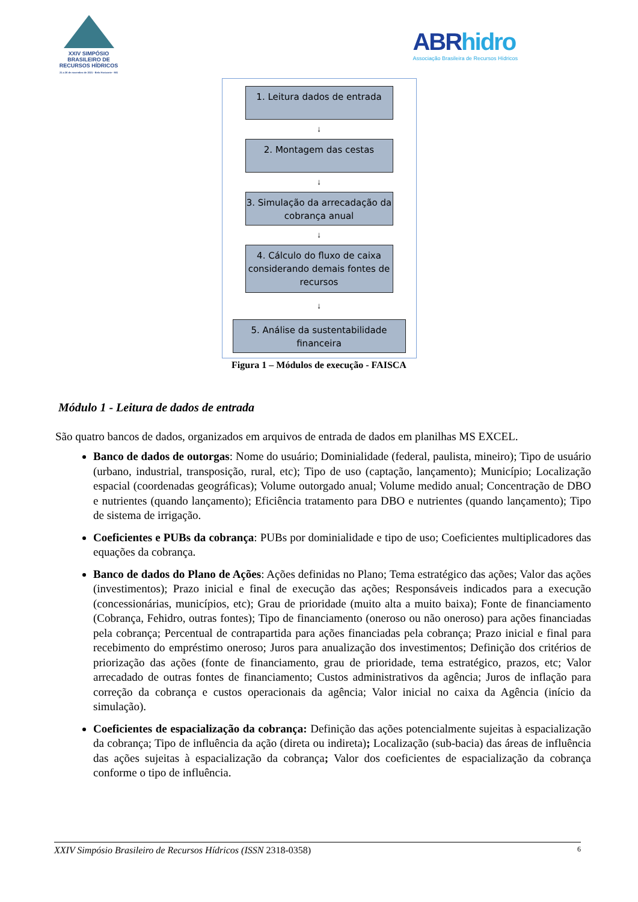XXIV SIMPÓSIO BRASILEIRO DE RECURSOS HÍDRICOS
21 a 26 de novembro de 2021 · Belo Horizonte · MG
ABRhidro
Associação Brasileira de Recursos Hídricos
1. Leitura dados de entrada
↓
2. Montagem das cestas
↓
3. Simulação da arrecadação da cobrança anual
↓
4. Cálculo do fluxo de caixa considerando demais fontes de recursos
↓
5. Análise da sustentabilidade financeira
Figura 1 – Módulos de execução - FAISCA
Módulo 1 - Leitura de dados de entrada
São quatro bancos de dados, organizados em arquivos de entrada de dados em planilhas MS EXCEL.
Banco de dados de outorgas: Nome do usuário; Dominialidade (federal, paulista, mineiro); Tipo de usuário (urbano, industrial, transposição, rural, etc); Tipo de uso (captação, lançamento); Município; Localização espacial (coordenadas geográficas); Volume outorgado anual; Volume medido anual; Concentração de DBO e nutrientes (quando lançamento); Eficiência tratamento para DBO e nutrientes (quando lançamento); Tipo de sistema de irrigação.
Coeficientes e PUBs da cobrança: PUBs por dominialidade e tipo de uso; Coeficientes multiplicadores das equações da cobrança.
Banco de dados do Plano de Ações: Ações definidas no Plano; Tema estratégico das ações; Valor das ações (investimentos); Prazo inicial e final de execução das ações; Responsáveis indicados para a execução (concessionárias, municípios, etc); Grau de prioridade (muito alta a muito baixa); Fonte de financiamento (Cobrança, Fehidro, outras fontes); Tipo de financiamento (oneroso ou não oneroso) para ações financiadas pela cobrança; Percentual de contrapartida para ações financiadas pela cobrança; Prazo inicial e final para recebimento do empréstimo oneroso; Juros para anualização dos investimentos; Definição dos critérios de priorização das ações (fonte de financiamento, grau de prioridade, tema estratégico, prazos, etc; Valor arrecadado de outras fontes de financiamento; Custos administrativos da agência; Juros de inflação para correção da cobrança e custos operacionais da agência; Valor inicial no caixa da Agência (início da simulação).
Coeficientes de espacialização da cobrança: Definição das ações potencialmente sujeitas à espacialização da cobrança; Tipo de influência da ação (direta ou indireta); Localização (sub-bacia) das áreas de influência das ações sujeitas à espacialização da cobrança; Valor dos coeficientes de espacialização da cobrança conforme o tipo de influência.
XXIV Simpósio Brasileiro de Recursos Hídricos (ISSN 2318-0358) 6